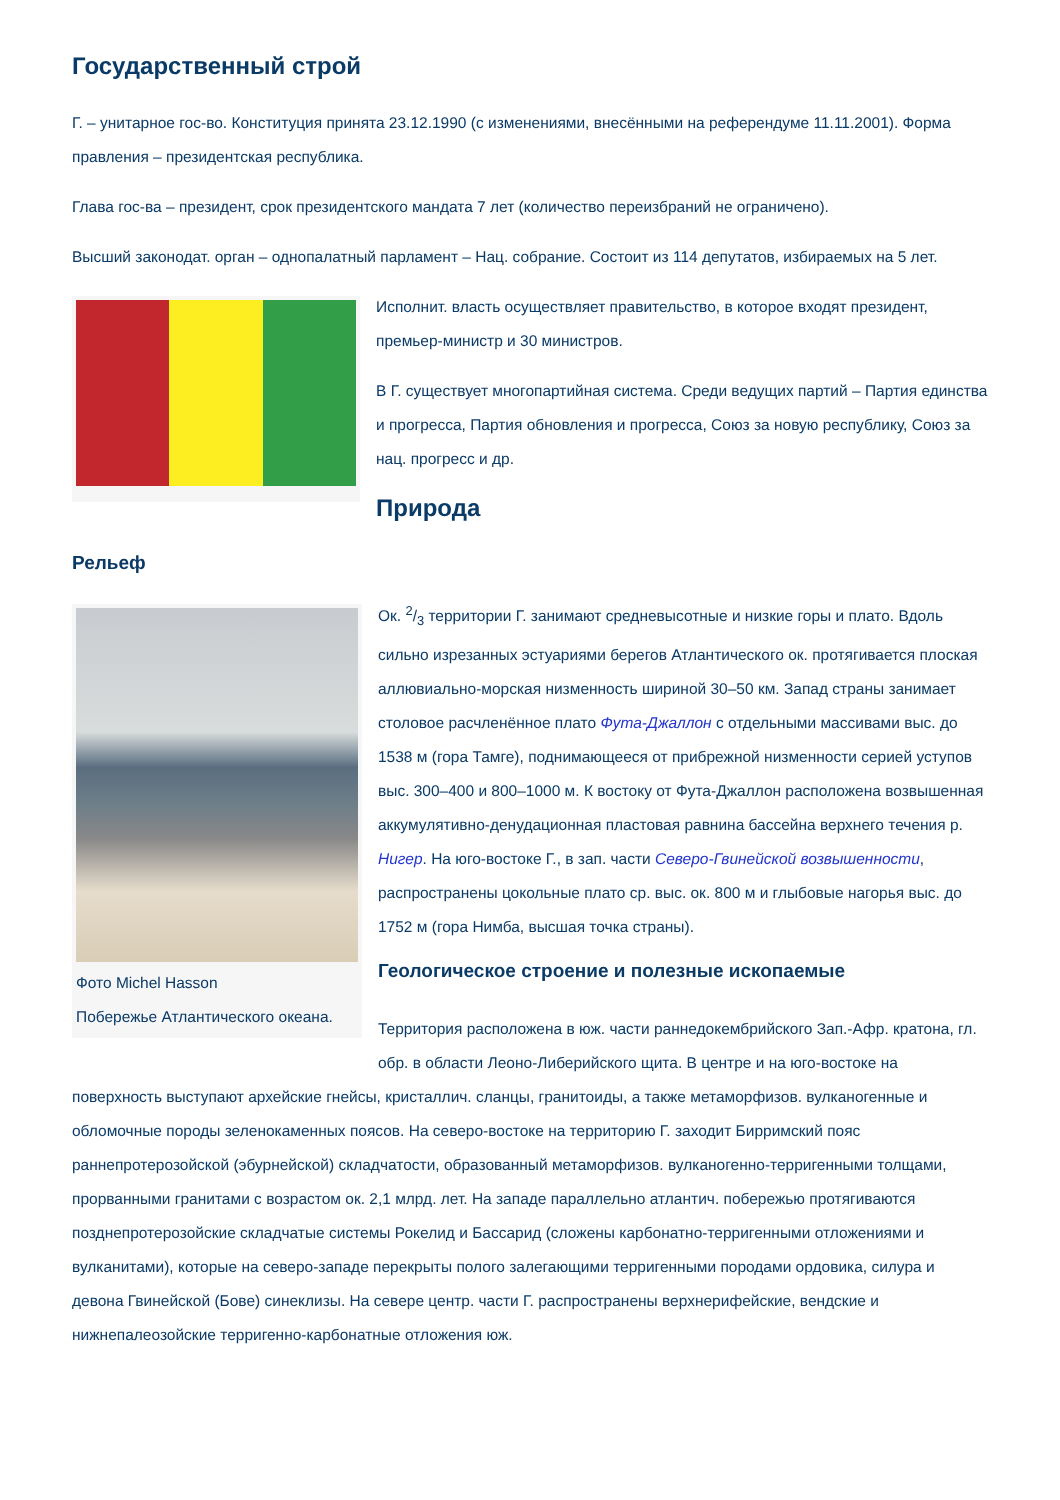Государственный строй
Г. – унитарное гос-во. Конституция принята 23.12.1990 (с изменениями, внесёнными на референдуме 11.11.2001). Форма правления – президентская республика.
Глава гос-ва – президент, срок президентского мандата 7 лет (количество переизбраний не ограничено).
Высший законодат. орган – однопалатный парламент – Нац. собрание. Состоит из 114 депутатов, избираемых на 5 лет.
Исполнит. власть осуществляет правительство, в которое входят президент, премьер-министр и 30 министров.
В Г. существует многопартийная система. Среди ведущих партий – Партия единства и прогресса, Партия обновления и прогресса, Союз за новую республику, Союз за нац. прогресс и др.
Природа
Рельеф
Фото Michel Hasson
Побережье Атлантического океана.
Ок. 2/3 территории Г. занимают средневысотные и низкие горы и плато. Вдоль сильно изрезанных эстуариями берегов Атлантического ок. протягивается плоская аллювиально-морская низменность шириной 30–50 км. Запад страны занимает столовое расчленённое плато Фута-Джаллон с отдельными массивами выс. до 1538 м (гора Тамге), поднимающееся от прибрежной низменности серией уступов выс. 300–400 и 800–1000 м. К востоку от Фута-Джаллон расположена возвышенная аккумулятивно-денудационная пластовая равнина бассейна верхнего течения р. Нигер. На юго-востоке Г., в зап. части Северо-Гвинейской возвышенности, распространены цокольные плато ср. выс. ок. 800 м и глыбовые нагорья выс. до 1752 м (гора Нимба, высшая точка страны).
Геологическое строение и полезные ископаемые
Территория расположена в юж. части раннедокембрийского Зап.-Афр. кратона, гл. обр. в области Леоно-Либерийского щита. В центре и на юго-востоке на поверхность выступают архейские гнейсы, кристаллич. сланцы, гранитоиды, а также метаморфизов. вулканогенные и обломочные породы зеленокаменных поясов. На северо-востоке на территорию Г. заходит Бирримский пояс раннепротерозойской (эбурнейской) складчатости, образованный метаморфизов. вулканогенно-терригенными толщами, прорванными гранитами с возрастом ок. 2,1 млрд. лет. На западе параллельно атлантич. побережью протягиваются позднепротерозойские складчатые системы Рокелид и Бассарид (сложены карбонатно-терригенными отложениями и вулканитами), которые на северо-западе перекрыты полого залегающими терригенными породами ордовика, силура и девона Гвинейской (Бове) синеклизы. На севере центр. части Г. распространены верхнерифейские, вендские и нижнепалеозойские терригенно-карбонатные отложения юж.